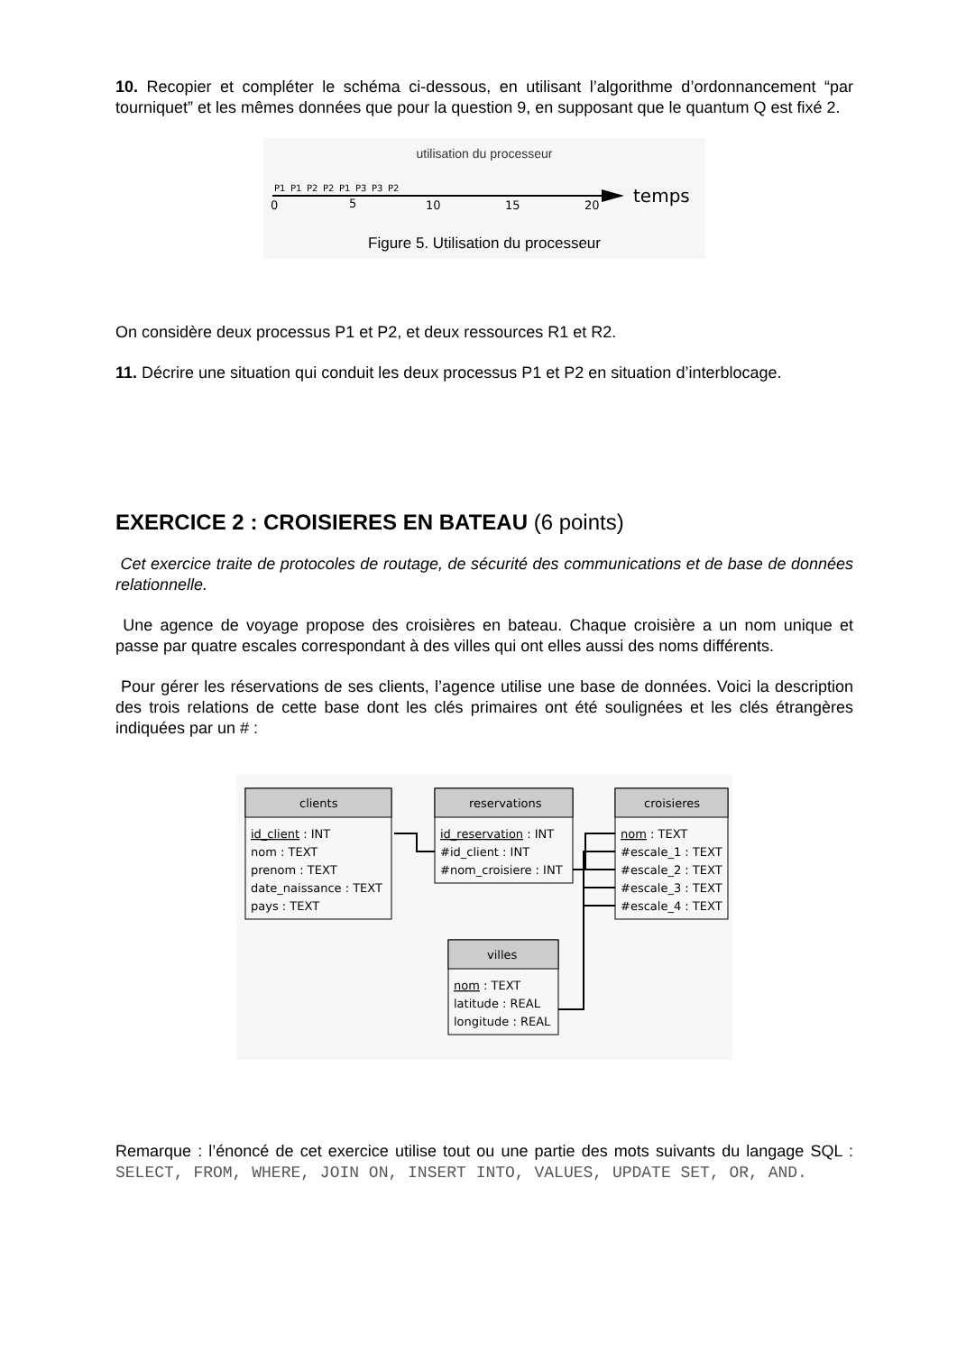10. Recopier et compléter le schéma ci-dessous, en utilisant l’algorithme d’ordonnancement “par tourniquet” et les mêmes données que pour la question 9, en supposant que le quantum Q est fixé 2.
utilisation du processeur
P1
P1
P2
P2
P1
P3
P3
P2
0
5
10
15
20
temps
Figure 5. Utilisation du processeur
On considère deux processus P1 et P2, et deux ressources R1 et R2.
11. Décrire une situation qui conduit les deux processus P1 et P2 en situation d’interblocage.
EXERCICE 2 : CROISIERES EN BATEAU (6 points)
Cet exercice traite de protocoles de routage, de sécurité des communications et de base de données relationnelle.
Une agence de voyage propose des croisières en bateau. Chaque croisière a un nom unique et passe par quatre escales correspondant à des villes qui ont elles aussi des noms différents.
Pour gérer les réservations de ses clients, l’agence utilise une base de données. Voici la description des trois relations de cette base dont les clés primaires ont été soulignées et les clés étrangères indiquées par un # :
clients
reservations
croisieres
villes
id_client : INT
nom : TEXT
prenom : TEXT
date_naissance : TEXT
pays : TEXT
id_reservation : INT
#id_client : INT
#nom_croisiere : INT
nom : TEXT
#escale_1 : TEXT
#escale_2 : TEXT
#escale_3 : TEXT
#escale_4 : TEXT
nom : TEXT
latitude : REAL
longitude : REAL
Remarque : l’énoncé de cet exercice utilise tout ou une partie des mots suivants du langage SQL : SELECT, FROM, WHERE, JOIN ON, INSERT INTO, VALUES, UPDATE SET, OR, AND.